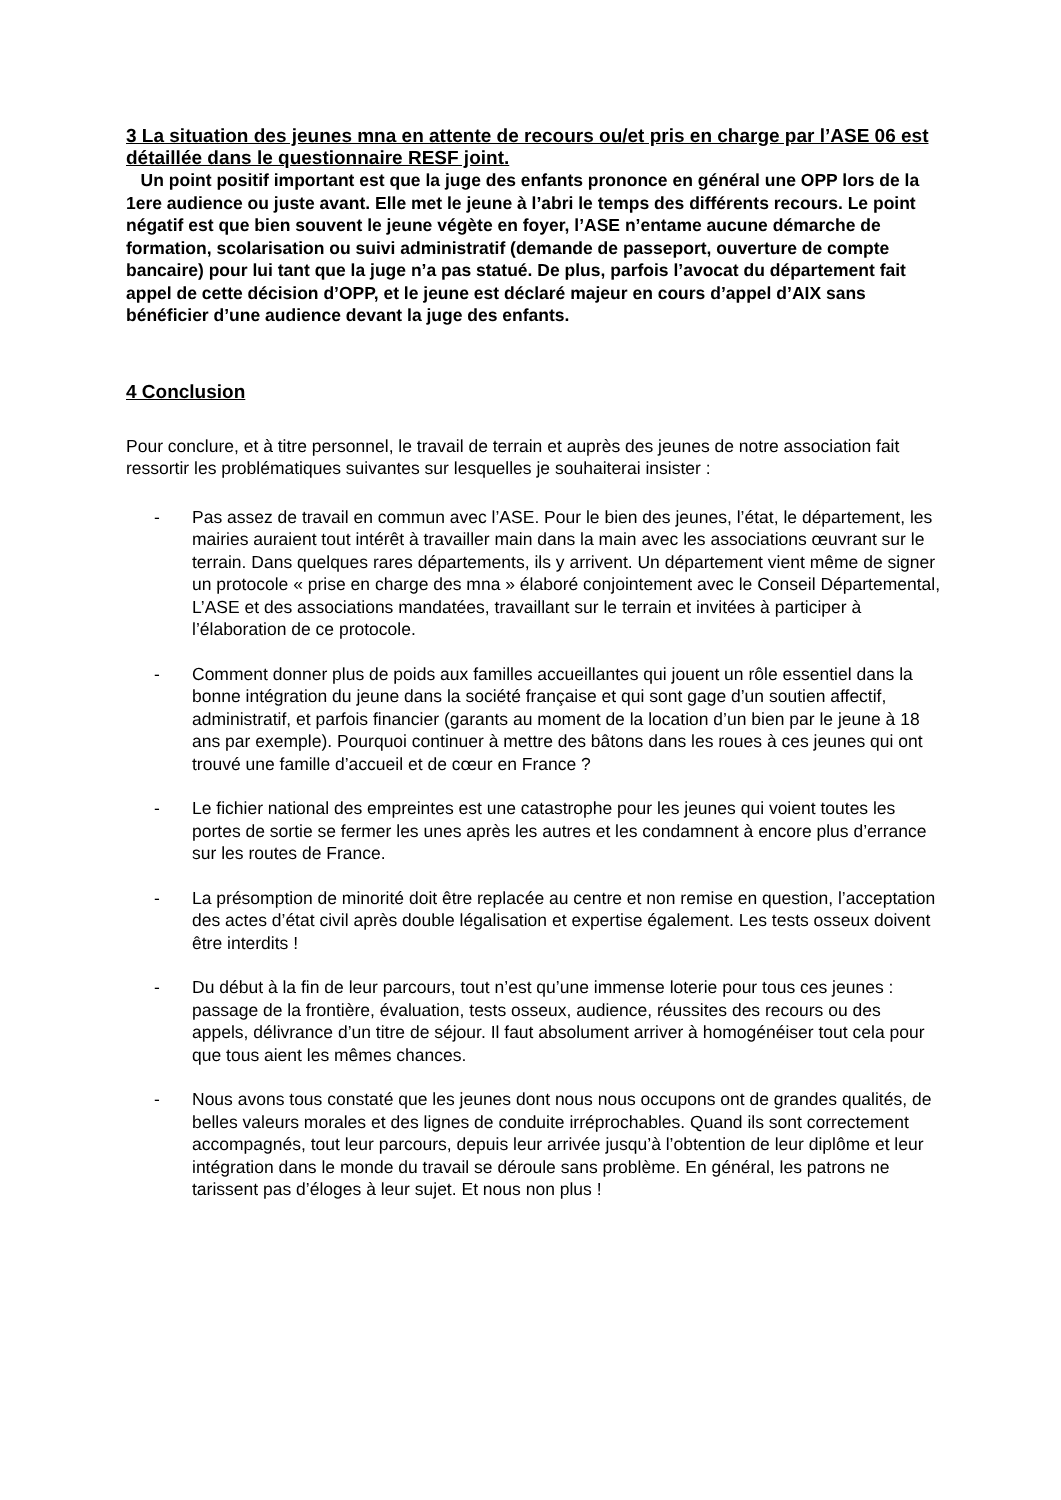3 La situation des jeunes mna en attente de recours ou/et pris en charge par l’ASE 06 est détaillée dans le questionnaire RESF joint.
Un point positif important est que la juge des enfants prononce en général une OPP lors de la 1ere audience ou juste avant. Elle met le jeune à l’abri le temps des différents recours. Le point négatif est que bien souvent le jeune végète en foyer, l’ASE n’entame aucune démarche de formation, scolarisation ou suivi administratif (demande de passeport, ouverture de compte bancaire) pour lui tant que la juge n’a pas statué. De plus, parfois l’avocat du département fait appel de cette décision d’OPP, et le jeune est déclaré majeur en cours d’appel d’AIX sans bénéficier d’une audience devant la juge des enfants.
4 Conclusion
Pour conclure, et à titre personnel, le travail de terrain et auprès des jeunes de notre association fait ressortir les problématiques suivantes sur lesquelles je souhaiterai insister :
- Pas assez de travail en commun avec l’ASE. Pour le bien des jeunes, l’état, le département, les mairies auraient tout intérêt à travailler main dans la main avec les associations œuvrant sur le terrain. Dans quelques rares départements, ils y arrivent. Un département vient même de signer un protocole « prise en charge des mna » élaboré conjointement avec le Conseil Départemental, L’ASE et des associations mandatées, travaillant sur le terrain et invitées à participer à l’élaboration de ce protocole.
- Comment donner plus de poids aux familles accueillantes qui jouent un rôle essentiel dans la bonne intégration du jeune dans la société française et qui sont gage d’un soutien affectif, administratif, et parfois financier (garants au moment de la location d’un bien par le jeune à 18 ans par exemple). Pourquoi continuer à mettre des bâtons dans les roues à ces jeunes qui ont trouvé une famille d’accueil et de cœur en France ?
- Le fichier national des empreintes est une catastrophe pour les jeunes qui voient toutes les portes de sortie se fermer les unes après les autres et les condamnent à encore plus d’errance sur les routes de France.
- La présomption de minorité doit être replacée au centre et non remise en question, l’acceptation des actes d’état civil après double légalisation et expertise également. Les tests osseux doivent être interdits !
- Du début à la fin de leur parcours, tout n’est qu’une immense loterie pour tous ces jeunes : passage de la frontière, évaluation, tests osseux, audience, réussites des recours ou des appels, délivrance d’un titre de séjour. Il faut absolument arriver à homogénéiser tout cela pour que tous aient les mêmes chances.
- Nous avons tous constaté que les jeunes dont nous nous occupons ont de grandes qualités, de belles valeurs morales et des lignes de conduite irréprochables. Quand ils sont correctement accompagnés, tout leur parcours, depuis leur arrivée jusqu’à l’obtention de leur diplôme et leur intégration dans le monde du travail se déroule sans problème. En général, les patrons ne tarissent pas d’éloges à leur sujet. Et nous non plus !